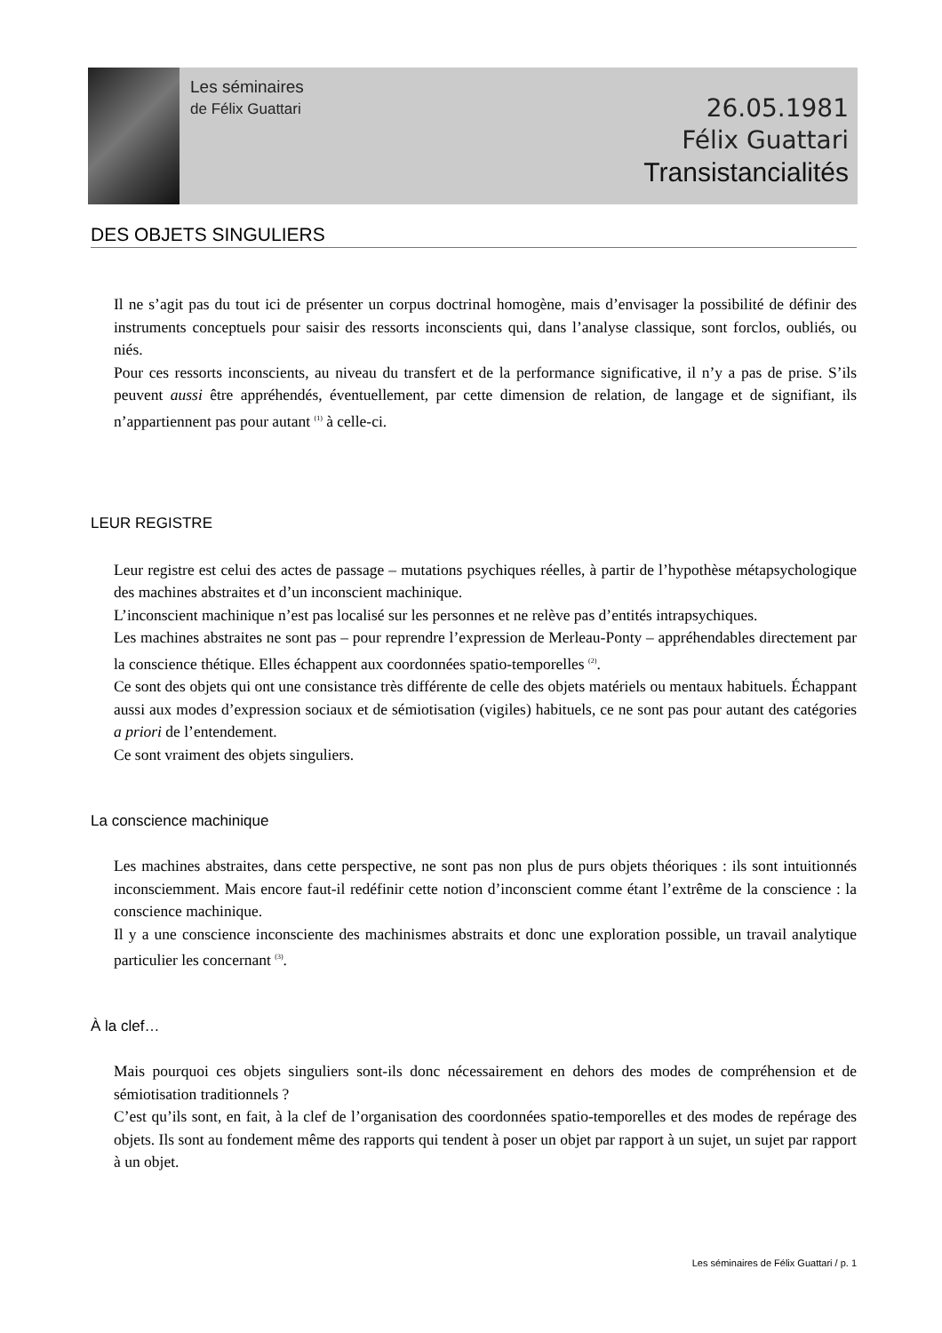Les séminaires
de Félix Guattari
26.05.1981
Félix Guattari
Transistancialités
DES OBJETS SINGULIERS
Il ne s’agit pas du tout ici de présenter un corpus doctrinal homogène, mais d’envisager la possibilité de définir des instruments conceptuels pour saisir des ressorts inconscients qui, dans l’analyse classique, sont forclos, oubliés, ou niés.
Pour ces ressorts inconscients, au niveau du transfert et de la performance significative, il n’y a pas de prise. S’ils peuvent aussi être appréhendés, éventuellement, par cette dimension de relation, de langage et de signifiant, ils n’appartiennent pas pour autant <sup>(1)</sup> à celle-ci.
LEUR REGISTRE
Leur registre est celui des actes de passage – mutations psychiques réelles, à partir de l’hypothèse métapsychologique des machines abstraites et d’un inconscient machinique.
L’inconscient machinique n’est pas localisé sur les personnes et ne relève pas d’entités intrapsychiques.
Les machines abstraites ne sont pas – pour reprendre l’expression de Merleau-Ponty – appréhendables directement par la conscience thétique. Elles échappent aux coordonnées spatio-temporelles <sup>(2)</sup>.
Ce sont des objets qui ont une consistance très différente de celle des objets matériels ou mentaux habituels. Échappant aussi aux modes d’expression sociaux et de sémiotisation (vigiles) habituels, ce ne sont pas pour autant des catégories a priori de l’entendement.
Ce sont vraiment des objets singuliers.
La conscience machinique
Les machines abstraites, dans cette perspective, ne sont pas non plus de purs objets théoriques : ils sont intuitionnés inconsciemment. Mais encore faut-il redéfinir cette notion d’inconscient comme étant l’extrême de la conscience : la conscience machinique.
Il y a une conscience inconsciente des machinismes abstraits et donc une exploration possible, un travail analytique particulier les concernant <sup>(3)</sup>.
À la clef…
Mais pourquoi ces objets singuliers sont-ils donc nécessairement en dehors des modes de compréhension et de sémiotisation traditionnels ?
C’est qu’ils sont, en fait, à la clef de l’organisation des coordonnées spatio-temporelles et des modes de repérage des objets. Ils sont au fondement même des rapports qui tendent à poser un objet par rapport à un sujet, un sujet par rapport à un objet.
Les séminaires de Félix Guattari / p. 1